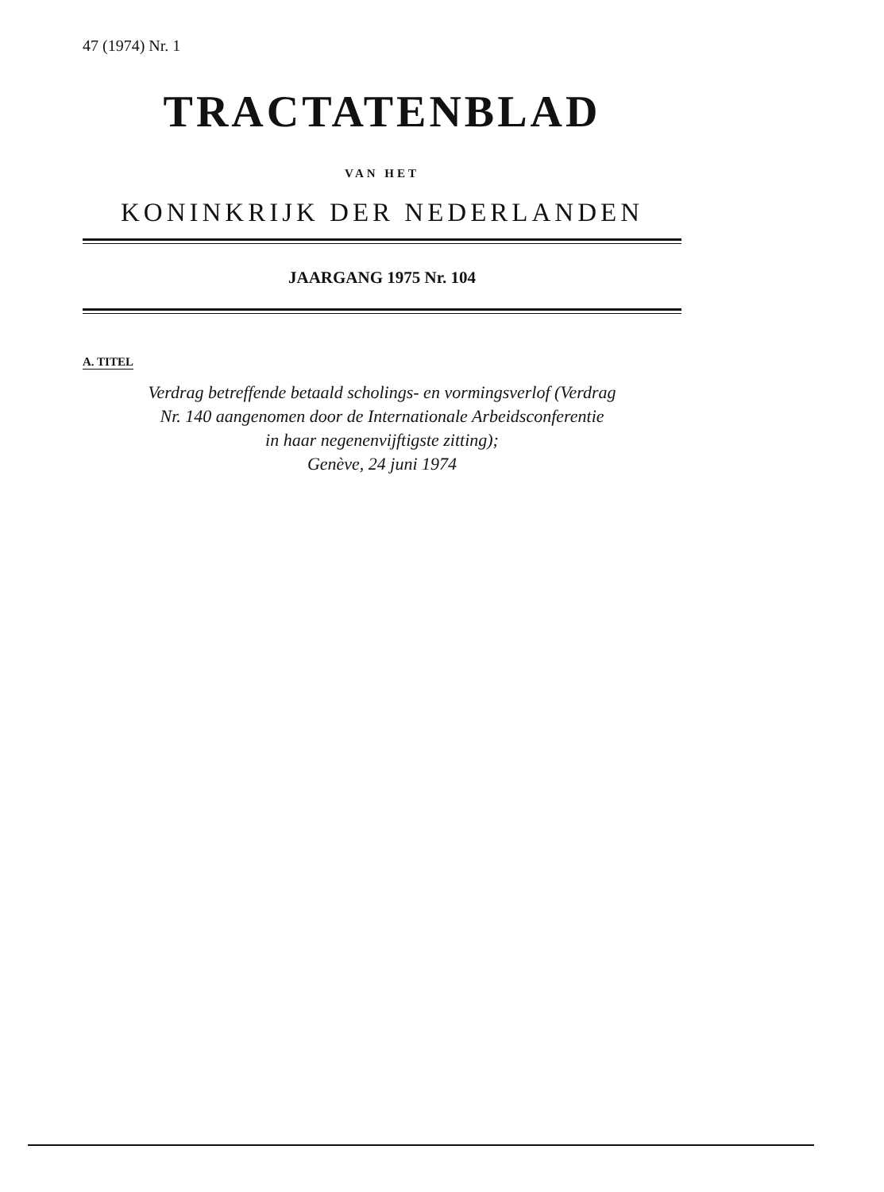47 (1974) Nr. 1
TRACTATENBLAD
VAN HET
KONINKRIJK DER NEDERLANDEN
JAARGANG 1975 Nr. 104
A. TITEL
Verdrag betreffende betaald scholings- en vormingsverlof (Verdrag
Nr. 140 aangenomen door de Internationale Arbeidsconferentie
in haar negenenvijftigste zitting);
Genève, 24 juni 1974